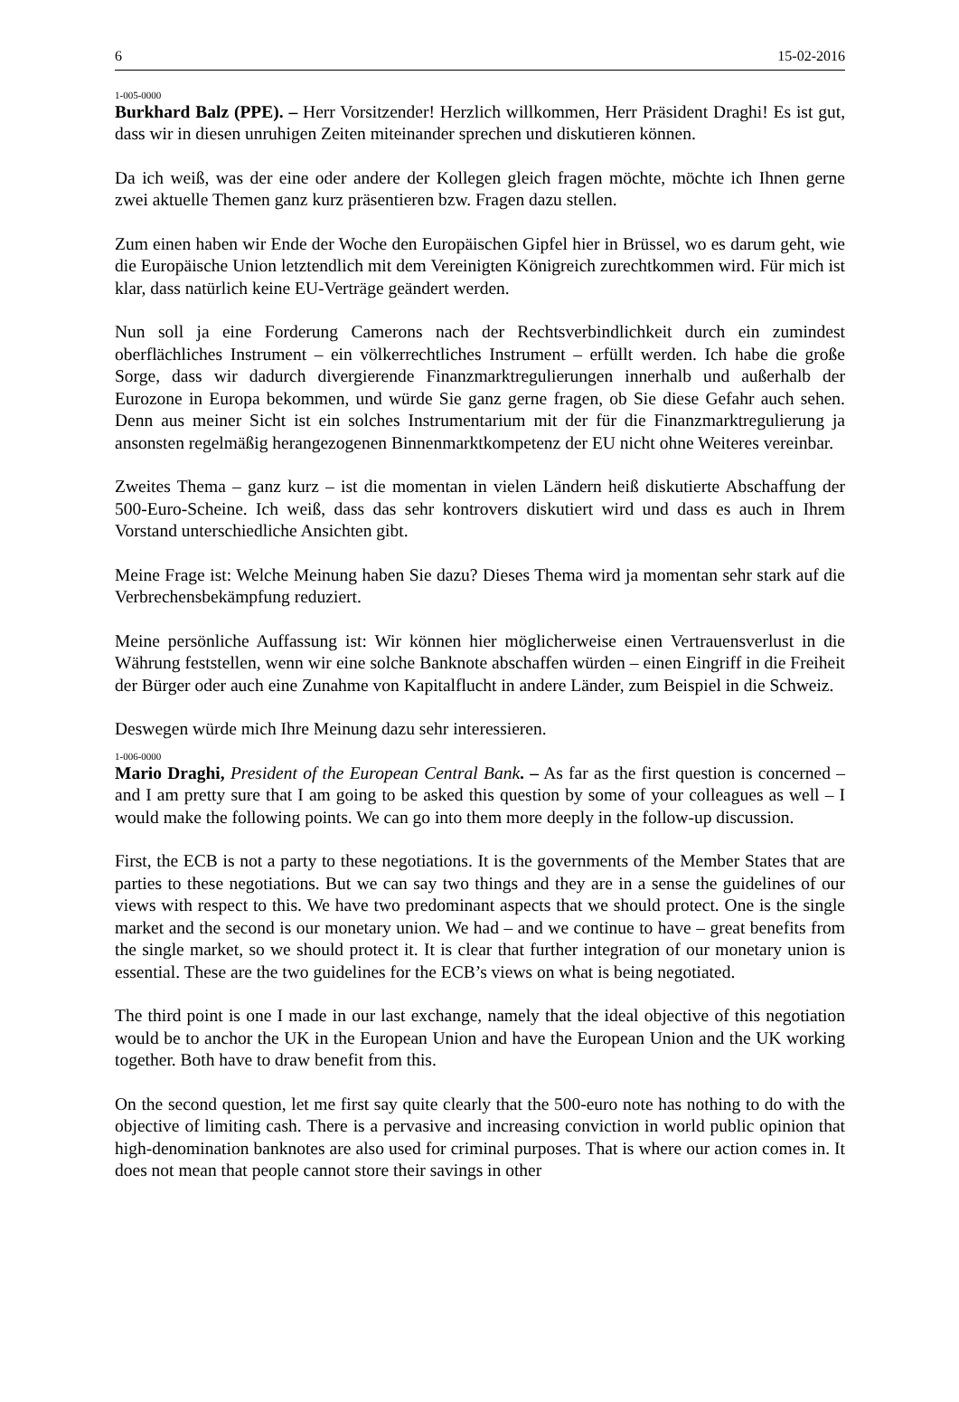6 15-02-2016
1-005-0000
Burkhard Balz (PPE). – Herr Vorsitzender! Herzlich willkommen, Herr Präsident Draghi! Es ist gut, dass wir in diesen unruhigen Zeiten miteinander sprechen und diskutieren können.
Da ich weiß, was der eine oder andere der Kollegen gleich fragen möchte, möchte ich Ihnen gerne zwei aktuelle Themen ganz kurz präsentieren bzw. Fragen dazu stellen.
Zum einen haben wir Ende der Woche den Europäischen Gipfel hier in Brüssel, wo es darum geht, wie die Europäische Union letztendlich mit dem Vereinigten Königreich zurechtkommen wird. Für mich ist klar, dass natürlich keine EU-Verträge geändert werden.
Nun soll ja eine Forderung Camerons nach der Rechtsverbindlichkeit durch ein zumindest oberflächliches Instrument – ein völkerrechtliches Instrument – erfüllt werden. Ich habe die große Sorge, dass wir dadurch divergierende Finanzmarktregulierungen innerhalb und außerhalb der Eurozone in Europa bekommen, und würde Sie ganz gerne fragen, ob Sie diese Gefahr auch sehen. Denn aus meiner Sicht ist ein solches Instrumentarium mit der für die Finanzmarktregulierung ja ansonsten regelmäßig herangezogenen Binnenmarktkompetenz der EU nicht ohne Weiteres vereinbar.
Zweites Thema – ganz kurz – ist die momentan in vielen Ländern heiß diskutierte Abschaffung der 500-Euro-Scheine. Ich weiß, dass das sehr kontrovers diskutiert wird und dass es auch in Ihrem Vorstand unterschiedliche Ansichten gibt.
Meine Frage ist: Welche Meinung haben Sie dazu? Dieses Thema wird ja momentan sehr stark auf die Verbrechensbekämpfung reduziert.
Meine persönliche Auffassung ist: Wir können hier möglicherweise einen Vertrauensverlust in die Währung feststellen, wenn wir eine solche Banknote abschaffen würden – einen Eingriff in die Freiheit der Bürger oder auch eine Zunahme von Kapitalflucht in andere Länder, zum Beispiel in die Schweiz.
Deswegen würde mich Ihre Meinung dazu sehr interessieren.
1-006-0000
Mario Draghi, President of the European Central Bank. – As far as the first question is concerned – and I am pretty sure that I am going to be asked this question by some of your colleagues as well – I would make the following points. We can go into them more deeply in the follow-up discussion.
First, the ECB is not a party to these negotiations. It is the governments of the Member States that are parties to these negotiations. But we can say two things and they are in a sense the guidelines of our views with respect to this. We have two predominant aspects that we should protect. One is the single market and the second is our monetary union. We had – and we continue to have – great benefits from the single market, so we should protect it. It is clear that further integration of our monetary union is essential. These are the two guidelines for the ECB’s views on what is being negotiated.
The third point is one I made in our last exchange, namely that the ideal objective of this negotiation would be to anchor the UK in the European Union and have the European Union and the UK working together. Both have to draw benefit from this.
On the second question, let me first say quite clearly that the 500-euro note has nothing to do with the objective of limiting cash. There is a pervasive and increasing conviction in world public opinion that high-denomination banknotes are also used for criminal purposes. That is where our action comes in. It does not mean that people cannot store their savings in other